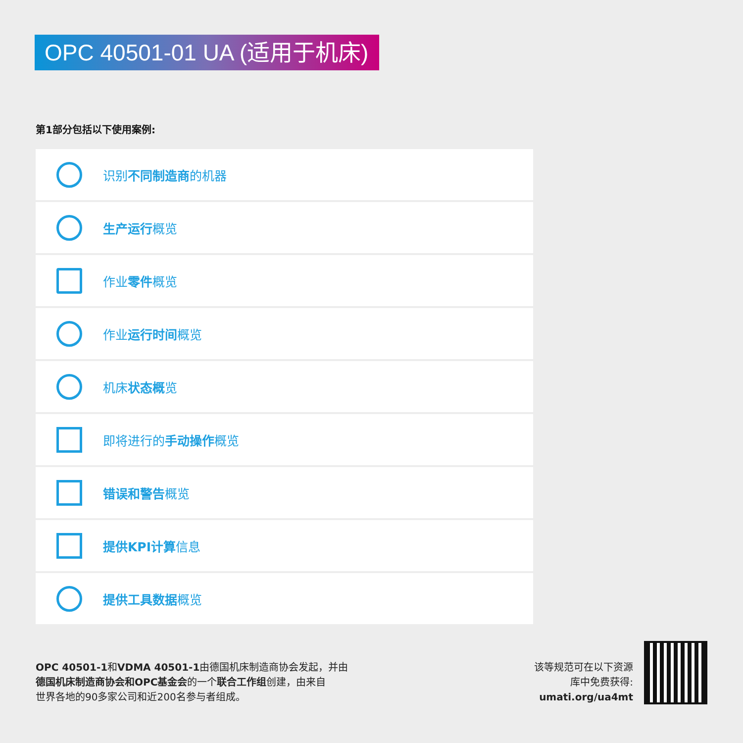OPC 40501-01 UA (适用于机床)
第1部分包括以下使用案例:
识别不同制造商的机器
生产运行概览
作业零件概览
作业运行时间概览
机床状态概览
即将进行的手动操作概览
错误和警告概览
提供KPI计算信息
提供工具数据概览
OPC 40501-1和VDMA 40501-1由德国机床制造商协会发起，并由
德国机床制造商协会和OPC基金会的一个联合工作组创建，由来自
世界各地的90多家公司和近200名参与者组成。
该等规范可在以下资源
库中免费获得:
umati.org/ua4mt